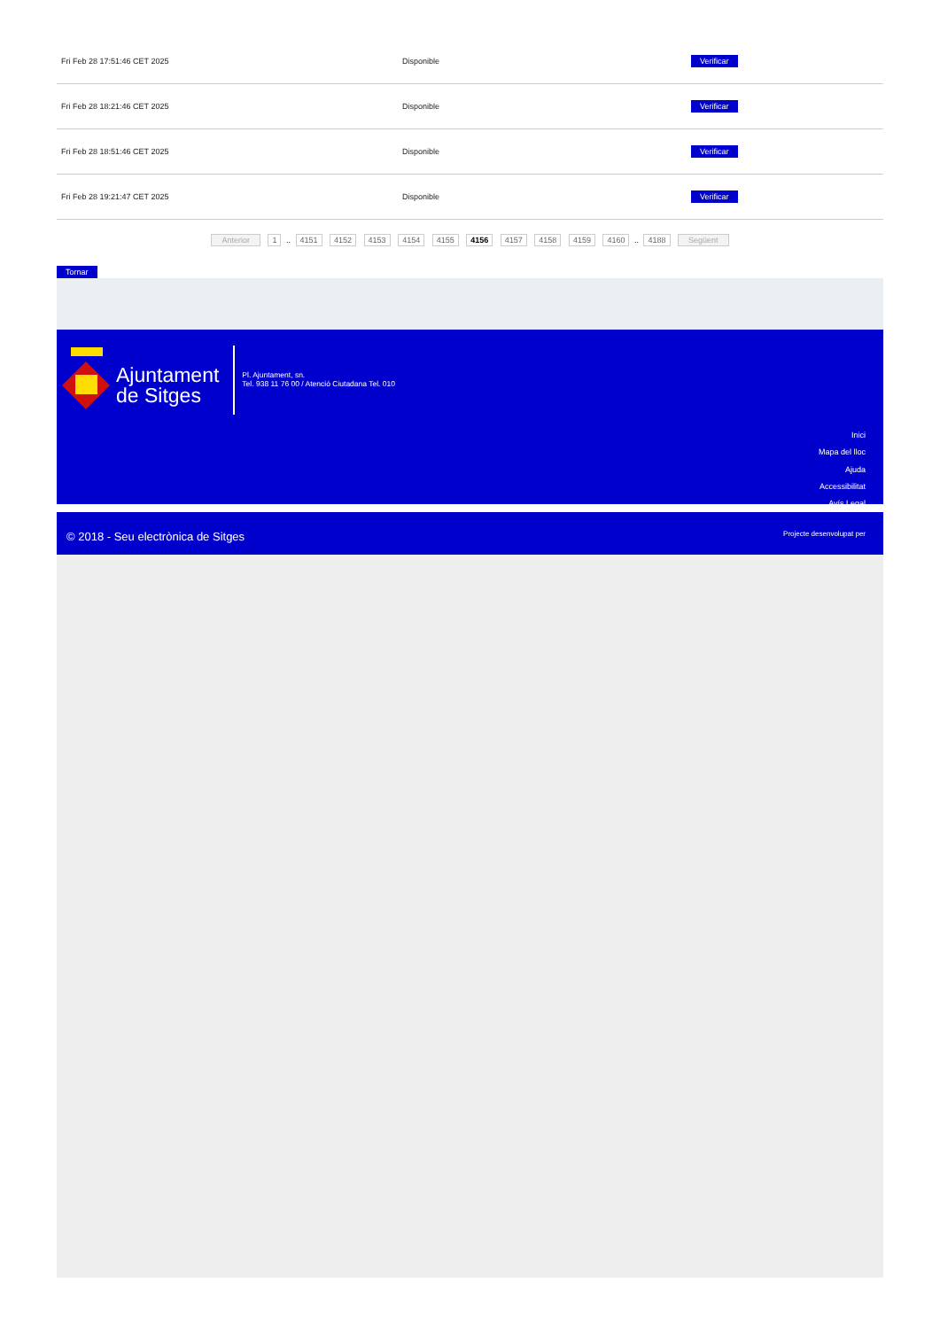| Fri Feb 28 17:51:46 CET 2025 | Disponible | Verificar |
| Fri Feb 28 18:21:46 CET 2025 | Disponible | Verificar |
| Fri Feb 28 18:51:46 CET 2025 | Disponible | Verificar |
| Fri Feb 28 19:21:47 CET 2025 | Disponible | Verificar |
Anterior 1 .. 4151 4152 4153 4154 4155 4156 4157 4158 4159 4160 .. 4188 Següent
Tornar
Ajuntament
de Sitges
Pl. Ajuntament, sn.
Tel. 938 11 76 00 / Atenció Ciutadana Tel. 010
Inici
Mapa del lloc
Ajuda
Accessibilitat
Avís Legal
© 2018 - Seu electrònica de Sitges
Projecte desenvolupat per